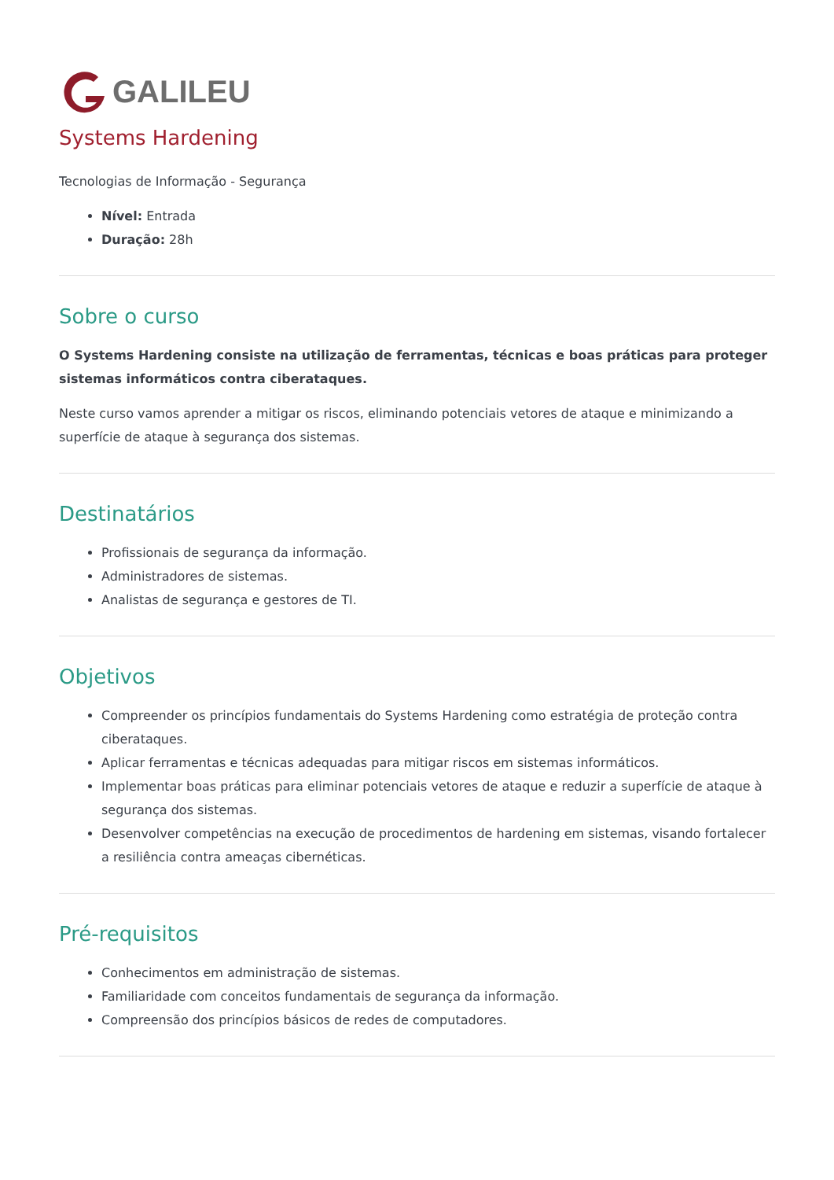GALILEU
Systems Hardening
Tecnologias de Informação - Segurança
Nível: Entrada
Duração: 28h
Sobre o curso
O Systems Hardening consiste na utilização de ferramentas, técnicas e boas práticas para proteger sistemas informáticos contra ciberataques.
Neste curso vamos aprender a mitigar os riscos, eliminando potenciais vetores de ataque e minimizando a superfície de ataque à segurança dos sistemas.
Destinatários
Profissionais de segurança da informação.
Administradores de sistemas.
Analistas de segurança e gestores de TI.
Objetivos
Compreender os princípios fundamentais do Systems Hardening como estratégia de proteção contra ciberataques.
Aplicar ferramentas e técnicas adequadas para mitigar riscos em sistemas informáticos.
Implementar boas práticas para eliminar potenciais vetores de ataque e reduzir a superfície de ataque à segurança dos sistemas.
Desenvolver competências na execução de procedimentos de hardening em sistemas, visando fortalecer a resiliência contra ameaças cibernéticas.
Pré-requisitos
Conhecimentos em administração de sistemas.
Familiaridade com conceitos fundamentais de segurança da informação.
Compreensão dos princípios básicos de redes de computadores.